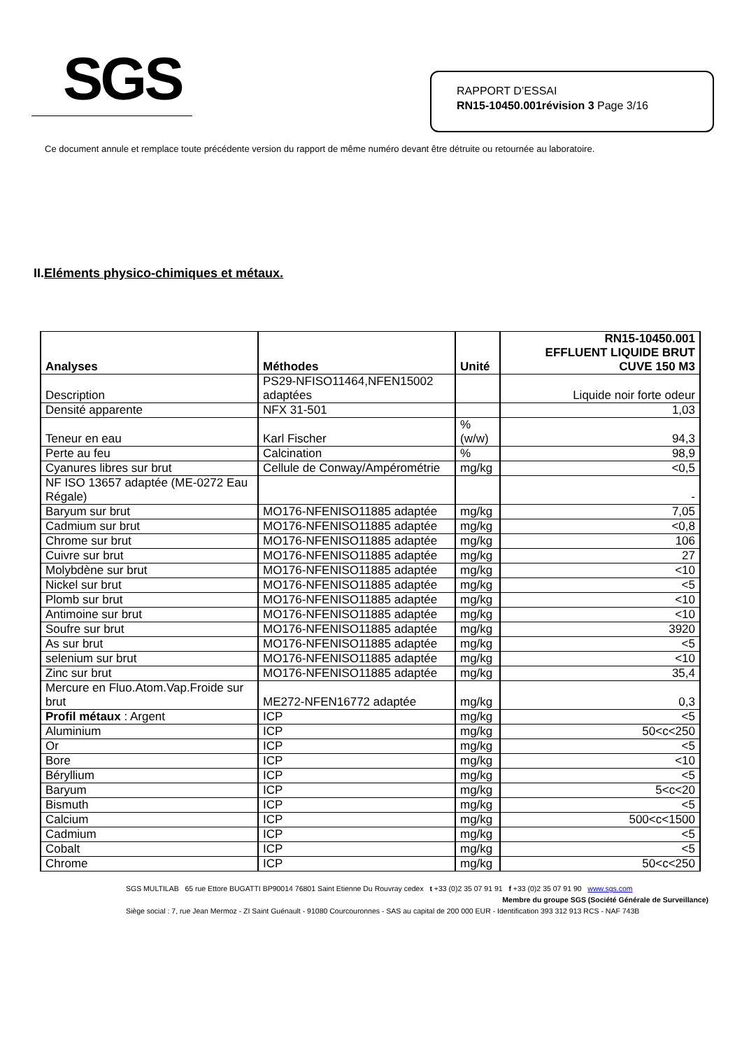SGS
RAPPORT D’ESSAI
RN15-10450.001révision 3 Page 3/16
Ce document annule et remplace toute précédente version du rapport de même numéro devant être détruite ou retournée au laboratoire.
II.Eléments physico-chimiques et métaux.
| Analyses | Méthodes | Unité | RN15-10450.001 EFFLUENT LIQUIDE BRUT CUVE 150 M3 |
| --- | --- | --- | --- |
| Description | PS29-NFISO11464,NFEN15002 adaptées | | Liquide noir forte odeur |
| Densité apparente | NFX 31-501 | | 1,03 |
| Teneur en eau | Karl Fischer | % (w/w) | 94,3 |
| Perte au feu | Calcination | % | 98,9 |
| Cyanures libres sur brut | Cellule de Conway/Ampérométrie | mg/kg | <0,5 |
| NF ISO 13657 adaptée (ME-0272 Eau Régale) | | | - |
| Baryum sur brut | MO176-NFENISO11885 adaptée | mg/kg | 7,05 |
| Cadmium sur brut | MO176-NFENISO11885 adaptée | mg/kg | <0,8 |
| Chrome sur brut | MO176-NFENISO11885 adaptée | mg/kg | 106 |
| Cuivre sur brut | MO176-NFENISO11885 adaptée | mg/kg | 27 |
| Molybdène sur brut | MO176-NFENISO11885 adaptée | mg/kg | <10 |
| Nickel sur brut | MO176-NFENISO11885 adaptée | mg/kg | <5 |
| Plomb sur brut | MO176-NFENISO11885 adaptée | mg/kg | <10 |
| Antimoine sur brut | MO176-NFENISO11885 adaptée | mg/kg | <10 |
| Soufre sur brut | MO176-NFENISO11885 adaptée | mg/kg | 3920 |
| As sur brut | MO176-NFENISO11885 adaptée | mg/kg | <5 |
| selenium sur brut | MO176-NFENISO11885 adaptée | mg/kg | <10 |
| Zinc sur brut | MO176-NFENISO11885 adaptée | mg/kg | 35,4 |
| Mercure en Fluo.Atom.Vap.Froide sur brut | ME272-NFEN16772 adaptée | mg/kg | 0,3 |
| Profil métaux : Argent | ICP | mg/kg | <5 |
| Aluminium | ICP | mg/kg | 50<c<250 |
| Or | ICP | mg/kg | <5 |
| Bore | ICP | mg/kg | <10 |
| Béryllium | ICP | mg/kg | <5 |
| Baryum | ICP | mg/kg | 5<c<20 |
| Bismuth | ICP | mg/kg | <5 |
| Calcium | ICP | mg/kg | 500<c<1500 |
| Cadmium | ICP | mg/kg | <5 |
| Cobalt | ICP | mg/kg | <5 |
| Chrome | ICP | mg/kg | 50<c<250 |
SGS MULTILAB 65 rue Ettore BUGATTI BP90014 76801 Saint Etienne Du Rouvray cedex t +33 (0)2 35 07 91 91 f +33 (0)2 35 07 91 90 www.sgs.com
Membre du groupe SGS (Société Générale de Surveillance)
Siège social : 7, rue Jean Mermoz - ZI Saint Guénault - 91080 Courcouronnes - SAS au capital de 200 000 EUR - Identification 393 312 913 RCS - NAF 743B